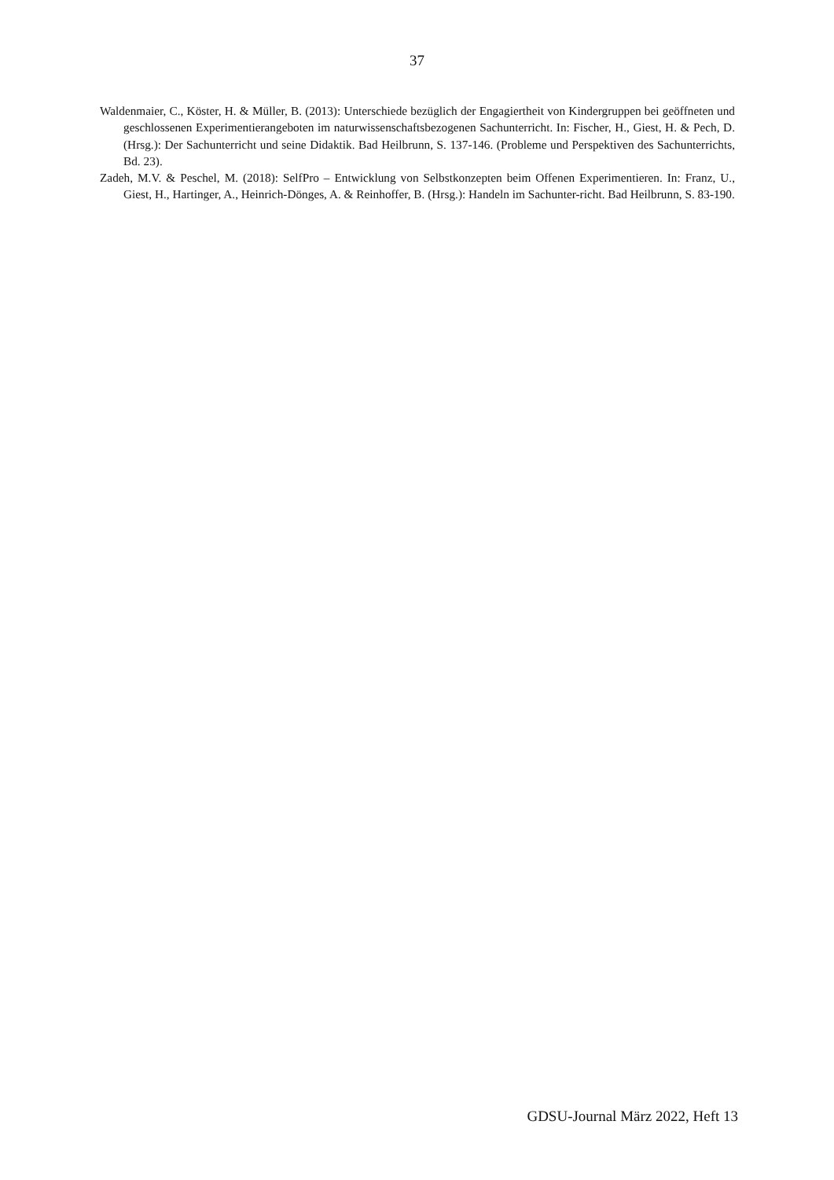37
Waldenmaier, C., Köster, H. & Müller, B. (2013): Unterschiede bezüglich der Engagiertheit von Kindergruppen bei geöffneten und geschlossenen Experimentierangeboten im naturwissenschaftsbezogenen Sachunterricht. In: Fischer, H., Giest, H. & Pech, D. (Hrsg.): Der Sachunterricht und seine Didaktik. Bad Heilbrunn, S. 137-146. (Probleme und Perspektiven des Sachunterrichts, Bd. 23).
Zadeh, M.V. & Peschel, M. (2018): SelfPro – Entwicklung von Selbstkonzepten beim Offenen Experimentieren. In: Franz, U., Giest, H., Hartinger, A., Heinrich-Dönges, A. & Reinhoffer, B. (Hrsg.): Handeln im Sachunter-richt. Bad Heilbrunn, S. 83-190.
GDSU-Journal März 2022, Heft 13